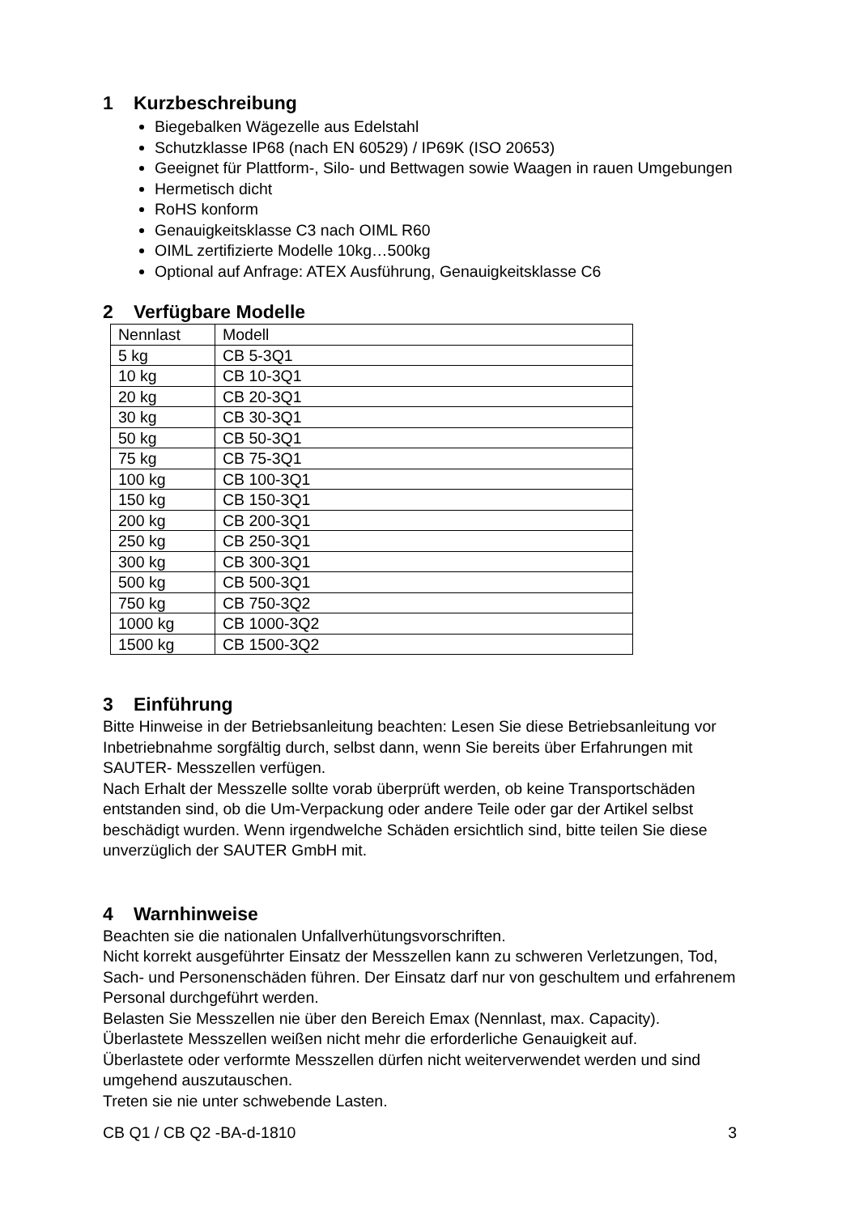1 Kurzbeschreibung
Biegebalken Wägezelle aus Edelstahl
Schutzklasse IP68 (nach EN 60529) / IP69K (ISO 20653)
Geeignet für Plattform-, Silo- und Bettwagen sowie Waagen in rauen Umgebungen
Hermetisch dicht
RoHS konform
Genauigkeitsklasse C3 nach OIML R60
OIML zertifizierte Modelle 10kg…500kg
Optional auf Anfrage: ATEX Ausführung, Genauigkeitsklasse C6
2 Verfügbare Modelle
| Nennlast | Modell |
| 5 kg | CB 5-3Q1 |
| 10 kg | CB 10-3Q1 |
| 20 kg | CB 20-3Q1 |
| 30 kg | CB 30-3Q1 |
| 50 kg | CB 50-3Q1 |
| 75 kg | CB 75-3Q1 |
| 100 kg | CB 100-3Q1 |
| 150 kg | CB 150-3Q1 |
| 200 kg | CB 200-3Q1 |
| 250 kg | CB 250-3Q1 |
| 300 kg | CB 300-3Q1 |
| 500 kg | CB 500-3Q1 |
| 750 kg | CB 750-3Q2 |
| 1000 kg | CB 1000-3Q2 |
| 1500 kg | CB 1500-3Q2 |
3 Einführung
Bitte Hinweise in der Betriebsanleitung beachten: Lesen Sie diese Betriebsanleitung vor Inbetriebnahme sorgfältig durch, selbst dann, wenn Sie bereits über Erfahrungen mit SAUTER- Messzellen verfügen.
Nach Erhalt der Messzelle sollte vorab überprüft werden, ob keine Transportschäden entstanden sind, ob die Um-Verpackung oder andere Teile oder gar der Artikel selbst beschädigt wurden. Wenn irgendwelche Schäden ersichtlich sind, bitte teilen Sie diese unverzüglich der SAUTER GmbH mit.
4 Warnhinweise
Beachten sie die nationalen Unfallverhütungsvorschriften.
Nicht korrekt ausgeführter Einsatz der Messzellen kann zu schweren Verletzungen, Tod, Sach- und Personenschäden führen. Der Einsatz darf nur von geschultem und erfahrenem Personal durchgeführt werden.
Belasten Sie Messzellen nie über den Bereich Emax (Nennlast, max. Capacity).
Überlastete Messzellen weißen nicht mehr die erforderliche Genauigkeit auf.
Überlastete oder verformte Messzellen dürfen nicht weiterverwendet werden und sind umgehend auszutauschen.
Treten sie nie unter schwebende Lasten.
CB Q1 / CB Q2 -BA-d-1810 3